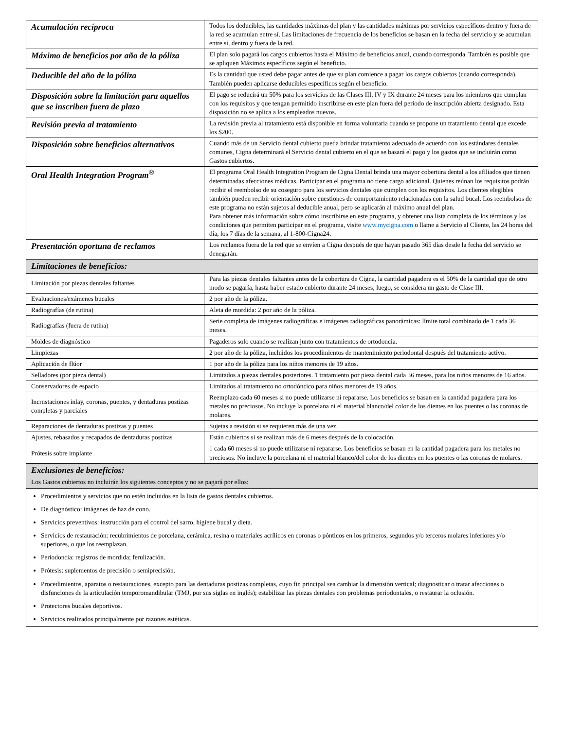| Acumulación recíproca | Todos los deducibles, las cantidades máximas del plan y las cantidades máximas por servicios específicos dentro y fuera de la red se acumulan entre sí. Las limitaciones de frecuencia de los beneficios se basan en la fecha del servicio y se acumulan entre sí, dentro y fuera de la red. |
| Máximo de beneficios por año de la póliza | El plan solo pagará los cargos cubiertos hasta el Máximo de beneficios anual, cuando corresponda. También es posible que se apliquen Máximos específicos según el beneficio. |
| Deducible del año de la póliza | Es la cantidad que usted debe pagar antes de que su plan comience a pagar los cargos cubiertos (cuando corresponda). También pueden aplicarse deducibles específicos según el beneficio. |
| Disposición sobre la limitación para aquellos que se inscriben fuera de plazo | El pago se reducirá un 50% para los servicios de las Clases III, IV y IX durante 24 meses para los miembros que cumplan con los requisitos y que tengan permitido inscribirse en este plan fuera del período de inscripción abierta designado. Esta disposición no se aplica a los empleados nuevos. |
| Revisión previa al tratamiento | La revisión previa al tratamiento está disponible en forma voluntaria cuando se propone un tratamiento dental que excede los $200. |
| Disposición sobre beneficios alternativos | Cuando más de un Servicio dental cubierto pueda brindar tratamiento adecuado de acuerdo con los estándares dentales comunes, Cigna determinará el Servicio dental cubierto en el que se basará el pago y los gastos que se incluirán como Gastos cubiertos. |
| Oral Health Integration Program<sup>®</sup> | El programa Oral Health Integration Program de Cigna Dental brinda una mayor cobertura dental a los afiliados que tienen determinadas afecciones médicas. Participar en el programa no tiene cargo adicional. Quienes reúnan los requisitos podrán recibir el reembolso de su coseguro para los servicios dentales que cumplen con los requisitos. Los clientes elegibles también pueden recibir orientación sobre cuestiones de comportamiento relacionadas con la salud bucal. Los reembolsos de este programa no están sujetos al deducible anual, pero se aplicarán al máximo anual del plan. Para obtener más información sobre cómo inscribirse en este programa, y obtener una lista completa de los términos y las condiciones que permiten participar en el programa, visite www.mycigna.com o llame a Servicio al Cliente, las 24 horas del día, los 7 días de la semana, al 1-800-Cigna24. |
| Presentación oportuna de reclamos | Los reclamos fuera de la red que se envíen a Cigna después de que hayan pasado 365 días desde la fecha del servicio se denegarán. |
| Limitaciones de beneficios: | |
| Limitación por piezas dentales faltantes | Para las piezas dentales faltantes antes de la cobertura de Cigna, la cantidad pagadera es el 50% de la cantidad que de otro modo se pagaría, hasta haber estado cubierto durante 24 meses; luego, se considera un gasto de Clase III. |
| Evaluaciones/exámenes bucales | 2 por año de la póliza. |
| Radiografías (de rutina) | Aleta de mordida: 2 por año de la póliza. |
| Radiografías (fuera de rutina) | Serie completa de imágenes radiográficas e imágenes radiográficas panorámicas: límite total combinado de 1 cada 36 meses. |
| Moldes de diagnóstico | Pagaderos solo cuando se realizan junto con tratamientos de ortodoncia. |
| Limpiezas | 2 por año de la póliza, incluidos los procedimientos de mantenimiento periodontal después del tratamiento activo. |
| Aplicación de flúor | 1 por año de la póliza para los niños menores de 19 años. |
| Selladores (por pieza dental) | Limitados a piezas dentales posteriores. 1 tratamiento por pieza dental cada 36 meses, para los niños menores de 16 años. |
| Conservadores de espacio | Limitados al tratamiento no ortodóncico para niños menores de 19 años. |
| Incrustaciones inlay, coronas, puentes, y dentaduras postizas completas y parciales | Reemplazo cada 60 meses si no puede utilizarse ni repararse. Los beneficios se basan en la cantidad pagadera para los metales no preciosos. No incluye la porcelana ni el material blanco/del color de los dientes en los puentes o las coronas de molares. |
| Reparaciones de dentaduras postizas y puentes | Sujetas a revisión si se requieren más de una vez. |
| Ajustes, rebasados y recapados de dentaduras postizas | Están cubiertos si se realizan más de 6 meses después de la colocación. |
| Prótesis sobre implante | 1 cada 60 meses si no puede utilizarse ni repararse. Los beneficios se basan en la cantidad pagadera para los metales no preciosos. No incluye la porcelana ni el material blanco/del color de los dientes en los puentes o las coronas de molares. |
| Exclusiones de beneficios: Los Gastos cubiertos no incluirán los siguientes conceptos y no se pagará por ellos: | |
| Procedimientos y servicios que no estén incluidos en la lista de gastos dentales cubiertos. De diagnóstico: imágenes de haz de cono. Servicios preventivos: instrucción para el control del sarro, higiene bucal y dieta. Servicios de restauración: recubrimientos de porcelana, cerámica, resina o materiales acrílicos en coronas o pónticos en los primeros, segundos y/o terceros molares inferiores y/o superiores, o que los reemplazan. Periodoncia: registros de mordida; ferulización. Prótesis: suplementos de precisión o semiprecisión. Procedimientos, aparatos o restauraciones, excepto para las dentaduras postizas completas, cuyo fin principal sea cambiar la dimensión vertical; diagnosticar o tratar afecciones o disfunciones de la articulación temporomandibular (TMJ, por sus siglas en inglés); estabilizar las piezas dentales con problemas periodontales, o restaurar la oclusión. Protectores bucales deportivos. Servicios realizados principalmente por razones estéticas. | |